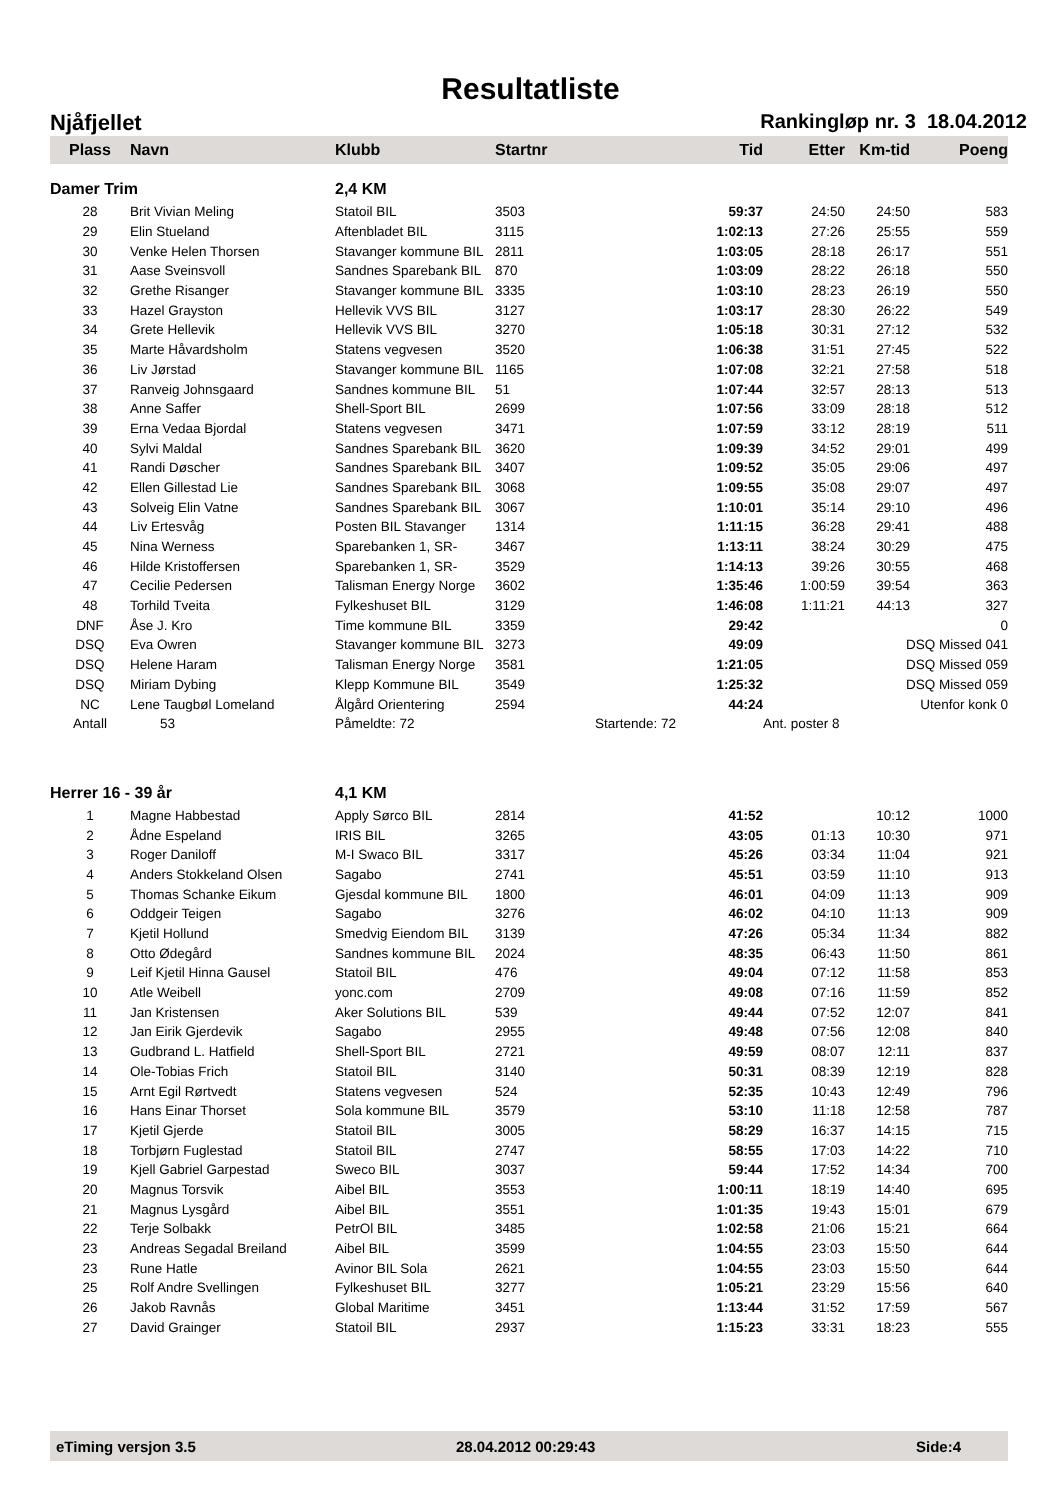Resultatliste
Njåfjellet Rankingløp nr. 3 18.04.2012
| Plass | Navn | Klubb | Startnr | Tid | Etter | Km-tid | Poeng |
| --- | --- | --- | --- | --- | --- | --- | --- |
| Damer Trim | | 2,4 KM | | | | | |
| 28 | Brit Vivian Meling | Statoil BIL | 3503 | 59:37 | 24:50 | 24:50 | 583 |
| 29 | Elin Stueland | Aftenbladet BIL | 3115 | 1:02:13 | 27:26 | 25:55 | 559 |
| 30 | Venke Helen Thorsen | Stavanger kommune BIL | 2811 | 1:03:05 | 28:18 | 26:17 | 551 |
| 31 | Aase Sveinsvoll | Sandnes Sparebank BIL | 870 | 1:03:09 | 28:22 | 26:18 | 550 |
| 32 | Grethe Risanger | Stavanger kommune BIL | 3335 | 1:03:10 | 28:23 | 26:19 | 550 |
| 33 | Hazel Grayston | Hellevik VVS BIL | 3127 | 1:03:17 | 28:30 | 26:22 | 549 |
| 34 | Grete Hellevik | Hellevik VVS BIL | 3270 | 1:05:18 | 30:31 | 27:12 | 532 |
| 35 | Marte Håvardsholm | Statens vegvesen | 3520 | 1:06:38 | 31:51 | 27:45 | 522 |
| 36 | Liv Jørstad | Stavanger kommune BIL | 1165 | 1:07:08 | 32:21 | 27:58 | 518 |
| 37 | Ranveig Johnsgaard | Sandnes kommune BIL | 51 | 1:07:44 | 32:57 | 28:13 | 513 |
| 38 | Anne Saffer | Shell-Sport BIL | 2699 | 1:07:56 | 33:09 | 28:18 | 512 |
| 39 | Erna Vedaa Bjordal | Statens vegvesen | 3471 | 1:07:59 | 33:12 | 28:19 | 511 |
| 40 | Sylvi Maldal | Sandnes Sparebank BIL | 3620 | 1:09:39 | 34:52 | 29:01 | 499 |
| 41 | Randi Døscher | Sandnes Sparebank BIL | 3407 | 1:09:52 | 35:05 | 29:06 | 497 |
| 42 | Ellen Gillestad Lie | Sandnes Sparebank BIL | 3068 | 1:09:55 | 35:08 | 29:07 | 497 |
| 43 | Solveig Elin Vatne | Sandnes Sparebank BIL | 3067 | 1:10:01 | 35:14 | 29:10 | 496 |
| 44 | Liv Ertesvåg | Posten BIL Stavanger | 1314 | 1:11:15 | 36:28 | 29:41 | 488 |
| 45 | Nina Werness | Sparebanken 1, SR- | 3467 | 1:13:11 | 38:24 | 30:29 | 475 |
| 46 | Hilde Kristoffersen | Sparebanken 1, SR- | 3529 | 1:14:13 | 39:26 | 30:55 | 468 |
| 47 | Cecilie Pedersen | Talisman Energy Norge | 3602 | 1:35:46 | 1:00:59 | 39:54 | 363 |
| 48 | Torhild Tveita | Fylkeshuset BIL | 3129 | 1:46:08 | 1:11:21 | 44:13 | 327 |
| DNF | Åse J. Kro | Time kommune BIL | 3359 | 29:42 | | | 0 |
| DSQ | Eva Owren | Stavanger kommune BIL | 3273 | 49:09 | | DSQ Missed 041 | |
| DSQ | Helene Haram | Talisman Energy Norge | 3581 | 1:21:05 | | DSQ Missed 059 | |
| DSQ | Miriam Dybing | Klepp Kommune BIL | 3549 | 1:25:32 | | DSQ Missed 059 | |
| NC | Lene Taugbøl Lomeland | Ålgård Orientering | 2594 | 44:24 | | Utenfor konk 0 | |
| Antall | 53 | Påmeldte: 72 | | Startende: 72 | Ant. poster 8 | | |
| Herrer 16 - 39 år | | 4,1 KM | | | | | |
| 1 | Magne Habbestad | Apply Sørco BIL | 2814 | 41:52 | | 10:12 | 1000 |
| 2 | Ådne Espeland | IRIS BIL | 3265 | 43:05 | 01:13 | 10:30 | 971 |
| 3 | Roger Daniloff | M-I Swaco BIL | 3317 | 45:26 | 03:34 | 11:04 | 921 |
| 4 | Anders Stokkeland Olsen | Sagabo | 2741 | 45:51 | 03:59 | 11:10 | 913 |
| 5 | Thomas Schanke Eikum | Gjesdal kommune BIL | 1800 | 46:01 | 04:09 | 11:13 | 909 |
| 6 | Oddgeir Teigen | Sagabo | 3276 | 46:02 | 04:10 | 11:13 | 909 |
| 7 | Kjetil Hollund | Smedvig Eiendom BIL | 3139 | 47:26 | 05:34 | 11:34 | 882 |
| 8 | Otto Ødegård | Sandnes kommune BIL | 2024 | 48:35 | 06:43 | 11:50 | 861 |
| 9 | Leif Kjetil Hinna Gausel | Statoil BIL | 476 | 49:04 | 07:12 | 11:58 | 853 |
| 10 | Atle Weibell | yonc.com | 2709 | 49:08 | 07:16 | 11:59 | 852 |
| 11 | Jan Kristensen | Aker Solutions BIL | 539 | 49:44 | 07:52 | 12:07 | 841 |
| 12 | Jan Eirik Gjerdevik | Sagabo | 2955 | 49:48 | 07:56 | 12:08 | 840 |
| 13 | Gudbrand L. Hatfield | Shell-Sport BIL | 2721 | 49:59 | 08:07 | 12:11 | 837 |
| 14 | Ole-Tobias Frich | Statoil BIL | 3140 | 50:31 | 08:39 | 12:19 | 828 |
| 15 | Arnt Egil Rørtvedt | Statens vegvesen | 524 | 52:35 | 10:43 | 12:49 | 796 |
| 16 | Hans Einar Thorset | Sola kommune BIL | 3579 | 53:10 | 11:18 | 12:58 | 787 |
| 17 | Kjetil Gjerde | Statoil BIL | 3005 | 58:29 | 16:37 | 14:15 | 715 |
| 18 | Torbjørn Fuglestad | Statoil BIL | 2747 | 58:55 | 17:03 | 14:22 | 710 |
| 19 | Kjell Gabriel Garpestad | Sweco BIL | 3037 | 59:44 | 17:52 | 14:34 | 700 |
| 20 | Magnus Torsvik | Aibel BIL | 3553 | 1:00:11 | 18:19 | 14:40 | 695 |
| 21 | Magnus Lysgård | Aibel BIL | 3551 | 1:01:35 | 19:43 | 15:01 | 679 |
| 22 | Terje Solbakk | PetrOl BIL | 3485 | 1:02:58 | 21:06 | 15:21 | 664 |
| 23 | Andreas Segadal Breiland | Aibel BIL | 3599 | 1:04:55 | 23:03 | 15:50 | 644 |
| 23 | Rune Hatle | Avinor BIL Sola | 2621 | 1:04:55 | 23:03 | 15:50 | 644 |
| 25 | Rolf Andre Svellingen | Fylkeshuset BIL | 3277 | 1:05:21 | 23:29 | 15:56 | 640 |
| 26 | Jakob Ravnås | Global Maritime | 3451 | 1:13:44 | 31:52 | 17:59 | 567 |
| 27 | David Grainger | Statoil BIL | 2937 | 1:15:23 | 33:31 | 18:23 | 555 |
eTiming versjon 3.5 28.04.2012 00:29:43 Side:4